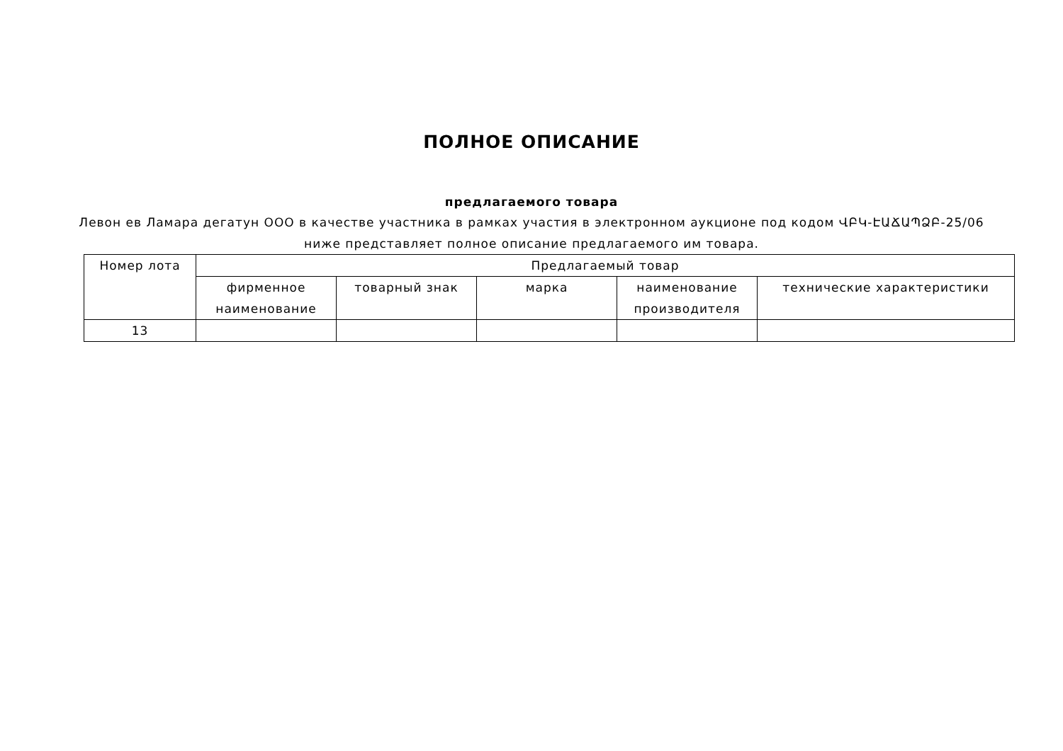ПОЛНОЕ ОПИСАНИЕ
предлагаемого товара
Левон ев Ламара дегатун ООО в качестве участника в рамках участия в электронном аукционе под кодом ՎԲԿ-ԷԱՃԱՊՁԲ-25/06 ниже представляет полное описание предлагаемого им товара.
| Номер лота | Предлагаемый товар | | | | |
| --- | --- | --- | --- | --- | --- |
| | фирменное наименование | товарный знак | марка | наименование производителя | технические характеристики |
| 13 | | | | | |